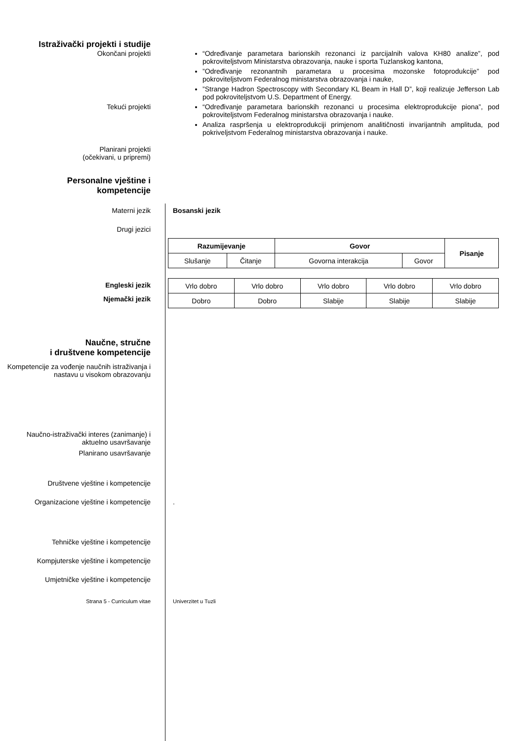Istraživački projekti i studije
Okončani projekti “Određivanje parametara barionskih rezonanci iz parcijalnih valova KH80 analize”, pod pokroviteljstvom Ministarstva obrazovanja, nauke i sporta Tuzlanskog kantona,
”Određivanje rezonantnih parametara u procesima mozonske fotoprodukcije” pod pokroviteljstvom Federalnog ministarstva obrazovanja i nauke,
”Strange Hadron Spectroscopy with Secondary KL Beam in Hall D”, koji realizuje Jefferson Lab pod pokroviteljstvom U.S. Department of Energy.
Tekući projekti “Određivanje parametara barionskih rezonanci u procesima elektroprodukcije piona”, pod pokroviteljstvom Federalnog ministarstva obrazovanja i nauke.
Analiza raspršenja u elektroprodukciji primjenom analitičnosti invarijantnih amplituda, pod pokriveljstvom Federalnog ministarstva obrazovanja i nauke.
Planirani projekti
(očekivani, u pripremi)
Personalne vještine i
kompetencije
Materni jezik Bosanski jezik
Drugi jezici
| Razumijevanje | | Govor | | Pisanje |
| --- | --- | --- | --- | --- |
| Slušanje | Čitanje | Govorna interakcija | Govor | |
Engleski jezik
Njemački jezik
| Vrlo dobro | Vrlo dobro | Vrlo dobro | Vrlo dobro | Vrlo dobro |
| Dobro | Dobro | Slabije | Slabije | Slabije |
Naučne, stručne
i društvene kompetencije
Kompetencije za vođenje naučnih istraživanja i nastavu u visokom obrazovanju
Naučno-istraživački interes (zanimanje) i aktuelno usavršavanje
Planirano usavršavanje
Društvene vještine i kompetencije
Organizacione vještine i kompetencije
.
Tehničke vještine i kompetencije
Kompjuterske vještine i kompetencije
Umjetničke vještine i kompetencije
Strana 5 - Curriculum vitae Univerzitet u Tuzli